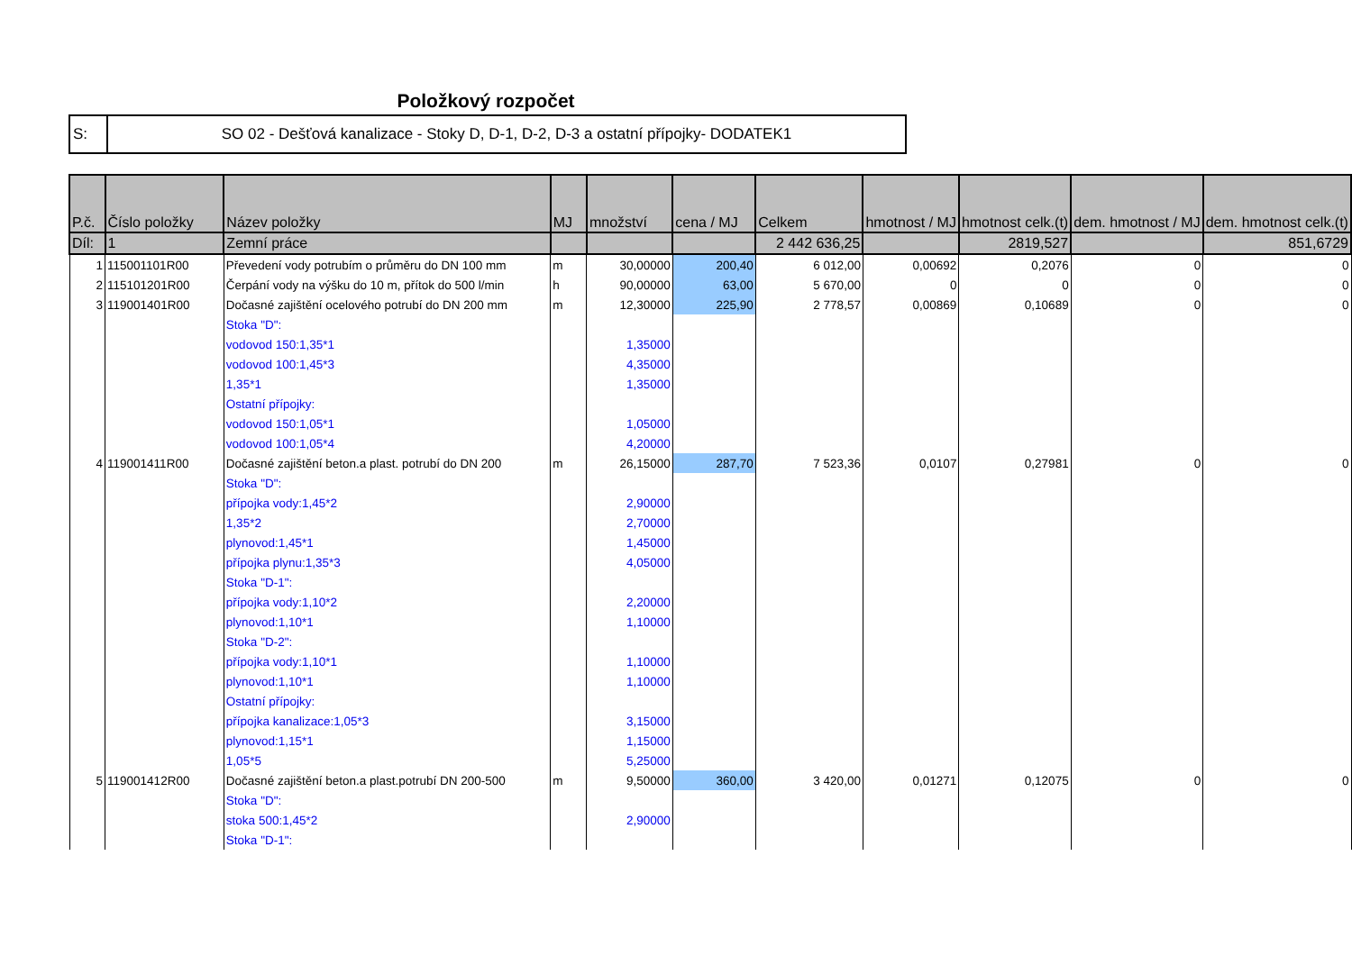Položkový rozpočet
| S: | SO 02 - Dešťová kanalizace - Stoky D, D-1, D-2, D-3 a ostatní přípojky- DODATEK1 |
| P.č. | Číslo položky | Název položky | MJ | množství | cena / MJ | Celkem | hmotnost / MJ | hmotnost celk.(t) | dem. hmotnost / MJ | dem. hmotnost celk.(t) |
| --- | --- | --- | --- | --- | --- | --- | --- | --- | --- | --- |
| Díl: | 1 | Zemní práce | | | | 2 442 636,25 | | 2819,527 | | 851,6729 |
| 1 | 115001101R00 | Převedení vody potrubím o průměru do DN 100 mm | m | 30,00000 | 200,40 | 6 012,00 | 0,00692 | 0,2076 | 0 | 0 |
| 2 | 115101201R00 | Čerpání vody na výšku do 10 m, přítok do 500 l/min | h | 90,00000 | 63,00 | 5 670,00 | 0 | 0 | 0 | 0 |
| 3 | 119001401R00 | Dočasné zajištění ocelového potrubí do DN 200 mm | m | 12,30000 | 225,90 | 2 778,57 | 0,00869 | 0,10689 | 0 | 0 |
| | | Stoka "D": | | | | | | | | |
| | | vodovod 150:1,35*1 | | 1,35000 | | | | | | |
| | | vodovod 100:1,45*3 | | 4,35000 | | | | | | |
| | | 1,35*1 | | 1,35000 | | | | | | |
| | | Ostatní přípojky: | | | | | | | | |
| | | vodovod 150:1,05*1 | | 1,05000 | | | | | | |
| | | vodovod 100:1,05*4 | | 4,20000 | | | | | | |
| 4 | 119001411R00 | Dočasné zajištění beton.a plast. potrubí do DN 200 | m | 26,15000 | 287,70 | 7 523,36 | 0,0107 | 0,27981 | 0 | 0 |
| | | Stoka "D": | | | | | | | | |
| | | přípojka vody:1,45*2 | | 2,90000 | | | | | | |
| | | 1,35*2 | | 2,70000 | | | | | | |
| | | plynovod:1,45*1 | | 1,45000 | | | | | | |
| | | přípojka plynu:1,35*3 | | 4,05000 | | | | | | |
| | | Stoka "D-1": | | | | | | | | |
| | | přípojka vody:1,10*2 | | 2,20000 | | | | | | |
| | | plynovod:1,10*1 | | 1,10000 | | | | | | |
| | | Stoka "D-2": | | | | | | | | |
| | | přípojka vody:1,10*1 | | 1,10000 | | | | | | |
| | | plynovod:1,10*1 | | 1,10000 | | | | | | |
| | | Ostatní přípojky: | | | | | | | | |
| | | přípojka kanalizace:1,05*3 | | 3,15000 | | | | | | |
| | | plynovod:1,15*1 | | 1,15000 | | | | | | |
| | | 1,05*5 | | 5,25000 | | | | | | |
| 5 | 119001412R00 | Dočasné zajištění beton.a plast.potrubí DN 200-500 | m | 9,50000 | 360,00 | 3 420,00 | 0,01271 | 0,12075 | 0 | 0 |
| | | Stoka "D": | | | | | | | | |
| | | stoka 500:1,45*2 | | 2,90000 | | | | | | |
| | | Stoka "D-1": | | | | | | | | |